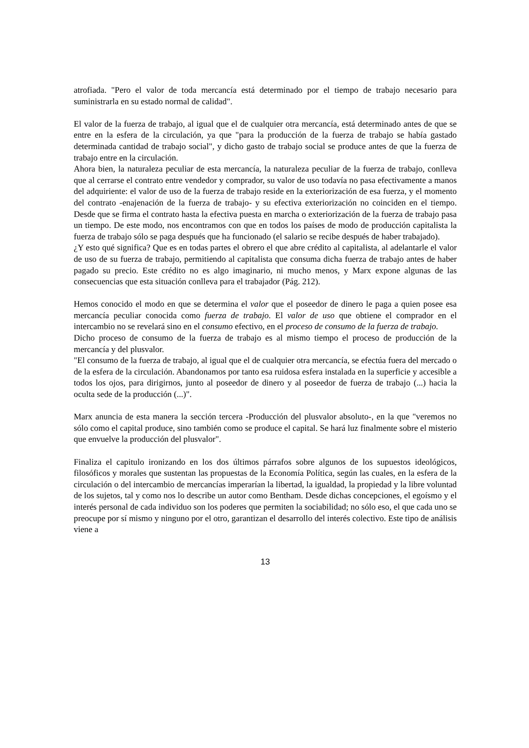atrofiada. "Pero el valor de toda mercancía está determinado por el tiempo de trabajo necesario para suministrarla en su estado normal de calidad".
El valor de la fuerza de trabajo, al igual que el de cualquier otra mercancía, está determinado antes de que se entre en la esfera de la circulación, ya que "para la producción de la fuerza de trabajo se había gastado determinada cantidad de trabajo social", y dicho gasto de trabajo social se produce antes de que la fuerza de trabajo entre en la circulación.
Ahora bien, la naturaleza peculiar de esta mercancía, la naturaleza peculiar de la fuerza de trabajo, conlleva que al cerrarse el contrato entre vendedor y comprador, su valor de uso todavía no pasa efectivamente a manos del adquiriente: el valor de uso de la fuerza de trabajo reside en la exteriorización de esa fuerza, y el momento del contrato -enajenación de la fuerza de trabajo- y su efectiva exteriorización no coinciden en el tiempo. Desde que se firma el contrato hasta la efectiva puesta en marcha o exteriorización de la fuerza de trabajo pasa un tiempo. De este modo, nos encontramos con que en todos los países de modo de producción capitalista la fuerza de trabajo sólo se paga después que ha funcionado (el salario se recibe después de haber trabajado).
¿Y esto qué significa? Que es en todas partes el obrero el que abre crédito al capitalista, al adelantarle el valor de uso de su fuerza de trabajo, permitiendo al capitalista que consuma dicha fuerza de trabajo antes de haber pagado su precio. Este crédito no es algo imaginario, ni mucho menos, y Marx expone algunas de las consecuencias que esta situación conlleva para el trabajador (Pág. 212).
Hemos conocido el modo en que se determina el valor que el poseedor de dinero le paga a quien posee esa mercancía peculiar conocida como fuerza de trabajo. El valor de uso que obtiene el comprador en el intercambio no se revelará sino en el consumo efectivo, en el proceso de consumo de la fuerza de trabajo.
Dicho proceso de consumo de la fuerza de trabajo es al mismo tiempo el proceso de producción de la mercancía y del plusvalor.
"El consumo de la fuerza de trabajo, al igual que el de cualquier otra mercancía, se efectúa fuera del mercado o de la esfera de la circulación. Abandonamos por tanto esa ruidosa esfera instalada en la superficie y accesible a todos los ojos, para dirigirnos, junto al poseedor de dinero y al poseedor de fuerza de trabajo (...) hacia la oculta sede de la producción (...)".
Marx anuncia de esta manera la sección tercera -Producción del plusvalor absoluto-, en la que "veremos no sólo como el capital produce, sino también como se produce el capital. Se hará luz finalmente sobre el misterio que envuelve la producción del plusvalor".
Finaliza el capitulo ironizando en los dos últimos párrafos sobre algunos de los supuestos ideológicos, filosóficos y morales que sustentan las propuestas de la Economía Política, según las cuales, en la esfera de la circulación o del intercambio de mercancías imperarían la libertad, la igualdad, la propiedad y la libre voluntad de los sujetos, tal y como nos lo describe un autor como Bentham. Desde dichas concepciones, el egoísmo y el interés personal de cada individuo son los poderes que permiten la sociabilidad; no sólo eso, el que cada uno se preocupe por sí mismo y ninguno por el otro, garantizan el desarrollo del interés colectivo. Este tipo de análisis viene a
13